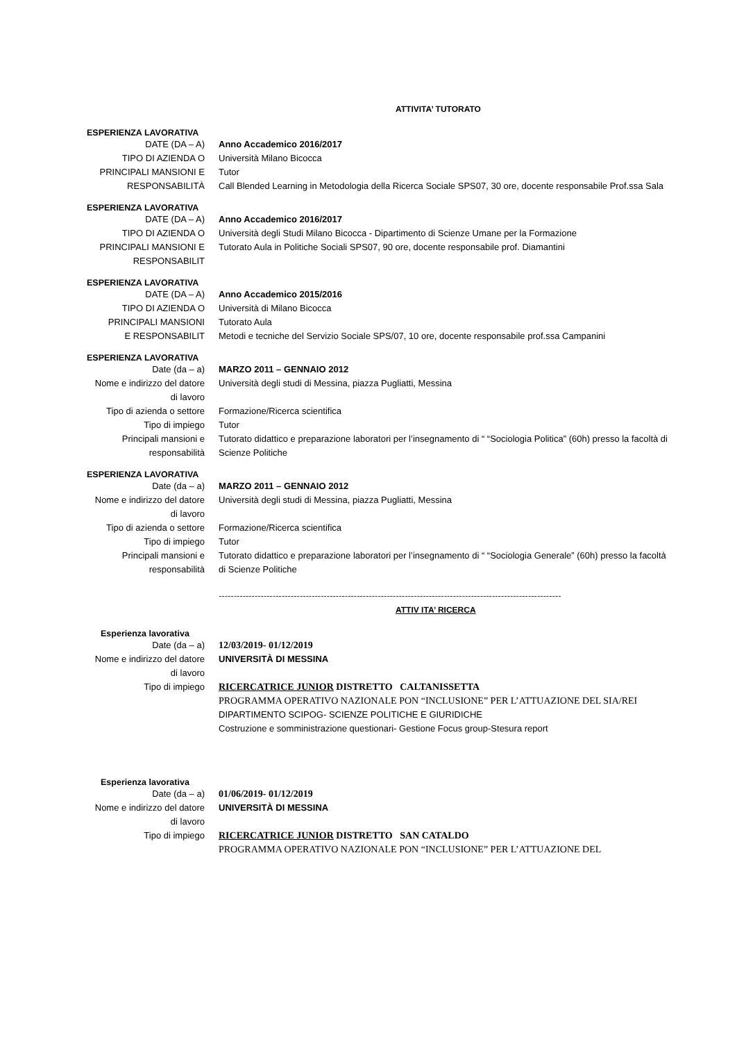ATTIVITA’ TUTORATO
ESPERIENZA LAVORATIVA
DATE (DA – A) Anno Accademico 2016/2017
TIPO DI AZIENDA O Università Milano Bicocca
PRINCIPALI MANSIONI E Tutor
RESPONSABILITÀ Call Blended Learning in Metodologia della Ricerca Sociale SPS07, 30 ore, docente responsabile Prof.ssa Sala
ESPERIENZA LAVORATIVA
DATE (DA – A) Anno Accademico 2016/2017
TIPO DI AZIENDA O Università degli Studi Milano Bicocca - Dipartimento di Scienze Umane per la Formazione
PRINCIPALI MANSIONI E RESPONSABILIT
Tutorato Aula in Politiche Sociali SPS07, 90 ore, docente responsabile prof. Diamantini
ESPERIENZA LAVORATIVA
DATE (DA – A) Anno Accademico 2015/2016
TIPO DI AZIENDA O Università di Milano Bicocca
PRINCIPALI MANSIONI Tutorato Aula
E RESPONSABILIT Metodi e tecniche del Servizio Sociale SPS/07, 10 ore, docente responsabile prof.ssa Campanini
ESPERIENZA LAVORATIVA
Date (da – a) MARZO 2011 – GENNAIO 2012
Nome e indirizzo del datore di lavoro
Università degli studi di Messina, piazza Pugliatti, Messina
Tipo di azienda o settore
Formazione/Ricerca scientifica
Tipo di impiego Tutor
Principali mansioni e responsabilità
Tutorato didattico e preparazione laboratori per l’insegnamento di “ “Sociologia Politica” (60h) presso la facoltà di Scienze Politiche
ESPERIENZA LAVORATIVA
Date (da – a) MARZO 2011 – GENNAIO 2012
Nome e indirizzo del datore di lavoro
Università degli studi di Messina, piazza Pugliatti, Messina
Tipo di azienda o settore
Formazione/Ricerca scientifica
Tipo di impiego Tutor
Principali mansioni e responsabilità
Tutorato didattico e preparazione laboratori per l’insegnamento di “ “Sociologia Generale” (60h) presso la facoltà di Scienze Politiche
------------------------------------------------------------------------------------------------------------------
ATTIV ITA’ RICERCA
Esperienza lavorativa
Date (da – a) 12/03/2019- 01/12/2019
Nome e indirizzo del datore di lavoro
UNIVERSITÀ DI MESSINA
Tipo di impiego RICERCATRICE JUNIOR DISTRETTO CALTANISSETTA
PROGRAMMA OPERATIVO NAZIONALE PON “INCLUSIONE” PER L’ATTUAZIONE DEL SIA/REI
DIPARTIMENTO SCIPOG- SCIENZE POLITICHE E GIURIDICHE
Costruzione e somministrazione questionari- Gestione Focus group-Stesura report
Esperienza lavorativa
Date (da – a) 01/06/2019- 01/12/2019
Nome e indirizzo del datore di lavoro
UNIVERSITÀ DI MESSINA
Tipo di impiego RICERCATRICE JUNIOR DISTRETTO SAN CATALDO
PROGRAMMA OPERATIVO NAZIONALE PON “INCLUSIONE” PER L’ATTUAZIONE DEL